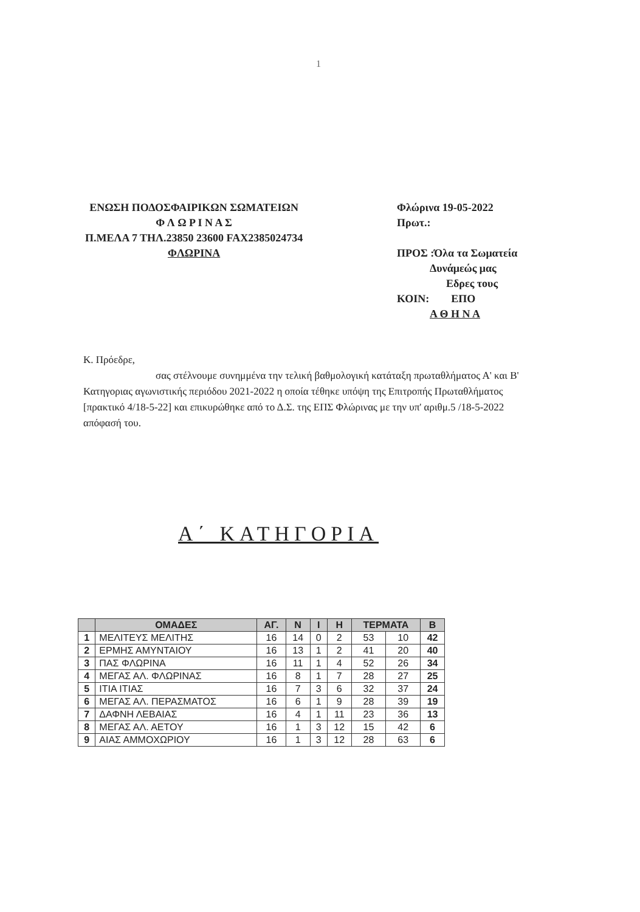1
ΕΝΩΣΗ ΠΟΔΟΣΦΑΙΡΙΚΩΝ ΣΩΜΑΤΕΙΩΝ
Φ Λ Ω Ρ Ι Ν Α Σ
Π.ΜΕΛΑ 7 ΤΗΛ.23850 23600 FAX2385024734
ΦΛΩΡΙΝΑ
Φλώρινα 19-05-2022
Πρωτ.:
ΠΡΟΣ :Όλα τα Σωματεία
Δυνάμεώς μας
Εδρες τους
ΚΟΙΝ: ΕΠΟ
Α Θ Η Ν Α
Κ. Πρόεδρε,
σας στέλνουμε συνημμένα την τελική βαθμολογική κατάταξη πρωταθλήματος Α' και Β' Κατηγοριας αγωνιστικής περιόδου 2021-2022 η οποία τέθηκε υπόψη της Επιτροπής Πρωταθλήματος [πρακτικό 4/18-5-22] και επικυρώθηκε από το Δ.Σ. της ΕΠΣ Φλώρινας με την υπ' αριθμ.5 /18-5-2022 απόφασή του.
Α΄ ΚΑΤΗΓΟΡΙΑ
| | ΟΜΑΔΕΣ | ΑΓ. | Ν | Ι | Η | ΤΕΡΜΑΤΑ | | Β |
| --- | --- | --- | --- | --- | --- | --- | --- | --- |
| 1 | ΜΕΛΙΤΕΥΣ ΜΕΛΙΤΗΣ | 16 | 14 | 0 | 2 | 53 | 10 | 42 |
| 2 | ΕΡΜΗΣ ΑΜΥΝΤΑΙΟΥ | 16 | 13 | 1 | 2 | 41 | 20 | 40 |
| 3 | ΠΑΣ ΦΛΩΡΙΝΑ | 16 | 11 | 1 | 4 | 52 | 26 | 34 |
| 4 | ΜΕΓΑΣ ΑΛ. ΦΛΩΡΙΝΑΣ | 16 | 8 | 1 | 7 | 28 | 27 | 25 |
| 5 | ΙΤΙΑ ΙΤΙΑΣ | 16 | 7 | 3 | 6 | 32 | 37 | 24 |
| 6 | ΜΕΓΑΣ ΑΛ. ΠΕΡΑΣΜΑΤΟΣ | 16 | 6 | 1 | 9 | 28 | 39 | 19 |
| 7 | ΔΑΦΝΗ ΛΕΒΑΙΑΣ | 16 | 4 | 1 | 11 | 23 | 36 | 13 |
| 8 | ΜΕΓΑΣ ΑΛ. ΑΕΤΟΥ | 16 | 1 | 3 | 12 | 15 | 42 | 6 |
| 9 | ΑΙΑΣ ΑΜΜΟΧΩΡΙΟΥ | 16 | 1 | 3 | 12 | 28 | 63 | 6 |